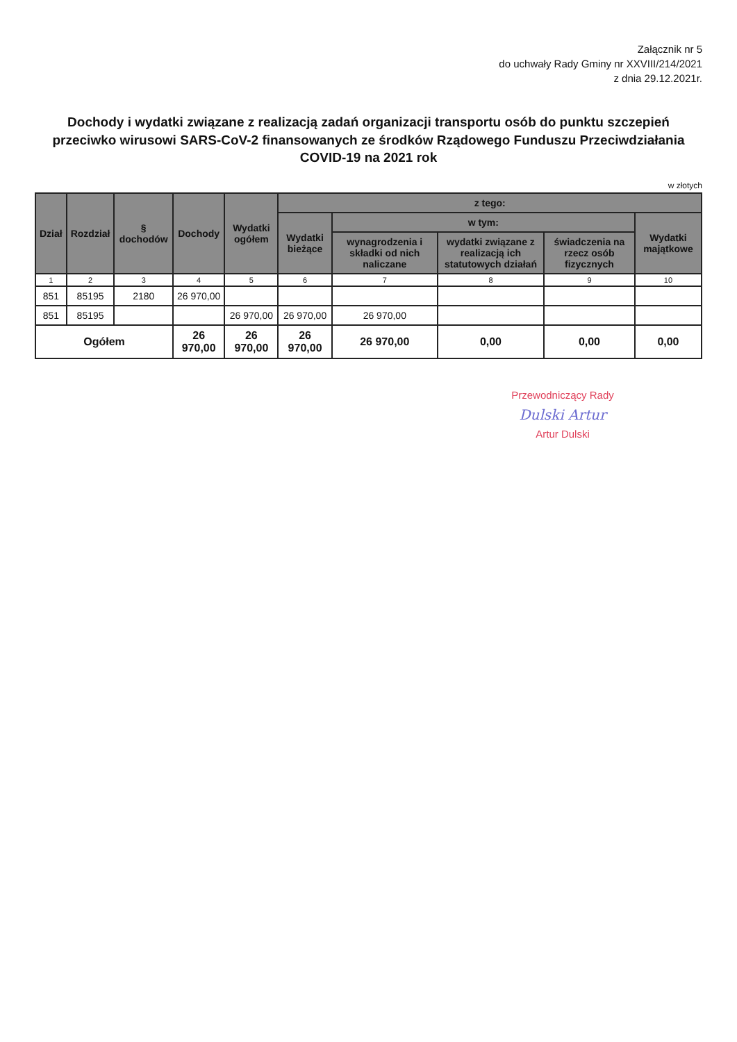Załącznik nr 5
do uchwały Rady Gminy nr XXVIII/214/2021
z dnia 29.12.2021r.
Dochody i wydatki związane z realizacją zadań organizacji transportu osób do punktu szczepień przeciwko wirusowi SARS-CoV-2 finansowanych ze środków Rządowego Funduszu Przeciwdziałania COVID-19 na 2021 rok
w złotych
| Dział | Rozdział | § dochodów | Dochody | Wydatki ogółem | z tego: | | | | |
| --- | --- | --- | --- | --- | --- | --- | --- | --- | --- |
| | | | | | Wydatki bieżące | w tym: | | | Wydatki majątkowe |
| | | | | | | wynagrodzenia i składki od nich naliczane | wydatki związane z realizacją ich statutowych działań | świadczenia na rzecz osób fizycznych | |
| 1 | 2 | 3 | 4 | 5 | 6 | 7 | 8 | 9 | 10 |
| 851 | 85195 | 2180 | 26 970,00 | | | | | | |
| 851 | 85195 | | | 26 970,00 | 26 970,00 | 26 970,00 | | | |
| Ogółem | | | 26 970,00 | 26 970,00 | 26 970,00 | 26 970,00 | 0,00 | 0,00 | 0,00 |
Przewodniczący Rady
Dulski Artur
Artur Dulski